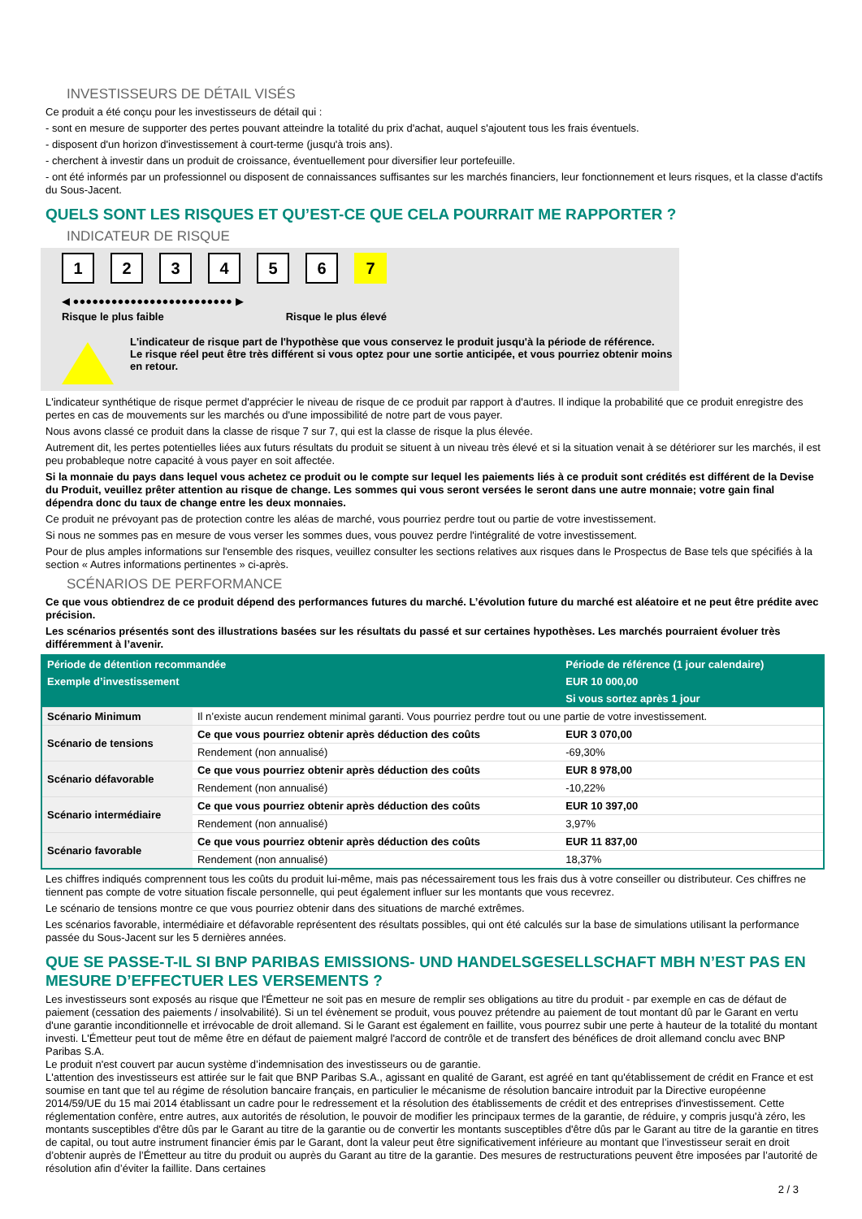INVESTISSEURS DE DÉTAIL VISÉS
Ce produit a été conçu pour les investisseurs de détail qui :
- sont en mesure de supporter des pertes pouvant atteindre la totalité du prix d'achat, auquel s'ajoutent tous les frais éventuels.
- disposent d'un horizon d'investissement à court-terme (jusqu'à trois ans).
- cherchent à investir dans un produit de croissance, éventuellement pour diversifier leur portefeuille.
- ont été informés par un professionnel ou disposent de connaissances suffisantes sur les marchés financiers, leur fonctionnement et leurs risques, et la classe d'actifs du Sous-Jacent.
QUELS SONT LES RISQUES ET QU’EST-CE QUE CELA POURRAIT ME RAPPORTER ?
INDICATEUR DE RISQUE
123456 7
◀ ●●●●●●●●●●●●●●●●●●●●●●●●● ▶
Risque le plus faible Risque le plus élevé
L'indicateur de risque part de l'hypothèse que vous conservez le produit jusqu'à la période de référence.
Le risque réel peut être très différent si vous optez pour une sortie anticipée, et vous pourriez obtenir moins en retour.
L'indicateur synthétique de risque permet d'apprécier le niveau de risque de ce produit par rapport à d'autres. Il indique la probabilité que ce produit enregistre des pertes en cas de mouvements sur les marchés ou d'une impossibilité de notre part de vous payer.
Nous avons classé ce produit dans la classe de risque 7 sur 7, qui est la classe de risque la plus élevée.
Autrement dit, les pertes potentielles liées aux futurs résultats du produit se situent à un niveau très élevé et si la situation venait à se détériorer sur les marchés, il est peu probableque notre capacité à vous payer en soit affectée.
Si la monnaie du pays dans lequel vous achetez ce produit ou le compte sur lequel les paiements liés à ce produit sont crédités est différent de la Devise du Produit, veuillez prêter attention au risque de change. Les sommes qui vous seront versées le seront dans une autre monnaie; votre gain final dépendra donc du taux de change entre les deux monnaies.
Ce produit ne prévoyant pas de protection contre les aléas de marché, vous pourriez perdre tout ou partie de votre investissement.
Si nous ne sommes pas en mesure de vous verser les sommes dues, vous pouvez perdre l'intégralité de votre investissement.
Pour de plus amples informations sur l'ensemble des risques, veuillez consulter les sections relatives aux risques dans le Prospectus de Base tels que spécifiés à la section « Autres informations pertinentes » ci-après.
SCÉNARIOS DE PERFORMANCE
Ce que vous obtiendrez de ce produit dépend des performances futures du marché. L’évolution future du marché est aléatoire et ne peut être prédite avec précision.
Les scénarios présentés sont des illustrations basées sur les résultats du passé et sur certaines hypothèses. Les marchés pourraient évoluer très différemment à l’avenir.
| Période de détention recommandée | | Période de référence (1 jour calendaire) |
| --- | --- | --- |
| Exemple d’investissement | | EUR 10 000,00 |
| | | Si vous sortez après 1 jour |
| Scénario Minimum | Il n’existe aucun rendement minimal garanti. Vous pourriez perdre tout ou une partie de votre investissement. | |
| Scénario de tensions | Ce que vous pourriez obtenir après déduction des coûts | EUR 3 070,00 |
| | Rendement (non annualisé) | -69,30% |
| Scénario défavorable | Ce que vous pourriez obtenir après déduction des coûts | EUR 8 978,00 |
| | Rendement (non annualisé) | -10,22% |
| Scénario intermédiaire | Ce que vous pourriez obtenir après déduction des coûts | EUR 10 397,00 |
| | Rendement (non annualisé) | 3,97% |
| Scénario favorable | Ce que vous pourriez obtenir après déduction des coûts | EUR 11 837,00 |
| | Rendement (non annualisé) | 18,37% |
Les chiffres indiqués comprennent tous les coûts du produit lui-même, mais pas nécessairement tous les frais dus à votre conseiller ou distributeur. Ces chiffres ne tiennent pas compte de votre situation fiscale personnelle, qui peut également influer sur les montants que vous recevrez.
Le scénario de tensions montre ce que vous pourriez obtenir dans des situations de marché extrêmes.
Les scénarios favorable, intermédiaire et défavorable représentent des résultats possibles, qui ont été calculés sur la base de simulations utilisant la performance passée du Sous-Jacent sur les 5 dernières années.
QUE SE PASSE-T-IL SI BNP PARIBAS EMISSIONS- UND HANDELSGESELLSCHAFT MBH N’EST PAS EN MESURE D’EFFECTUER LES VERSEMENTS ?
Les investisseurs sont exposés au risque que l'Émetteur ne soit pas en mesure de remplir ses obligations au titre du produit - par exemple en cas de défaut de paiement (cessation des paiements / insolvabilité). Si un tel évènement se produit, vous pouvez prétendre au paiement de tout montant dû par le Garant en vertu d'une garantie inconditionnelle et irrévocable de droit allemand. Si le Garant est également en faillite, vous pourrez subir une perte à hauteur de la totalité du montant investi. L'Émetteur peut tout de même être en défaut de paiement malgré l'accord de contrôle et de transfert des bénéfices de droit allemand conclu avec BNP Paribas S.A.
Le produit n'est couvert par aucun système d’indemnisation des investisseurs ou de garantie.
L'attention des investisseurs est attirée sur le fait que BNP Paribas S.A., agissant en qualité de Garant, est agréé en tant qu'établissement de crédit en France et est soumise en tant que tel au régime de résolution bancaire français, en particulier le mécanisme de résolution bancaire introduit par la Directive européenne 2014/59/UE du 15 mai 2014 établissant un cadre pour le redressement et la résolution des établissements de crédit et des entreprises d'investissement. Cette réglementation confère, entre autres, aux autorités de résolution, le pouvoir de modifier les principaux termes de la garantie, de réduire, y compris jusqu'à zéro, les montants susceptibles d'être dûs par le Garant au titre de la garantie ou de convertir les montants susceptibles d'être dûs par le Garant au titre de la garantie en titres de capital, ou tout autre instrument financier émis par le Garant, dont la valeur peut être significativement inférieure au montant que l’investisseur serait en droit d’obtenir auprès de l’Émetteur au titre du produit ou auprès du Garant au titre de la garantie. Des mesures de restructurations peuvent être imposées par l’autorité de résolution afin d’éviter la faillite. Dans certaines
2 / 3